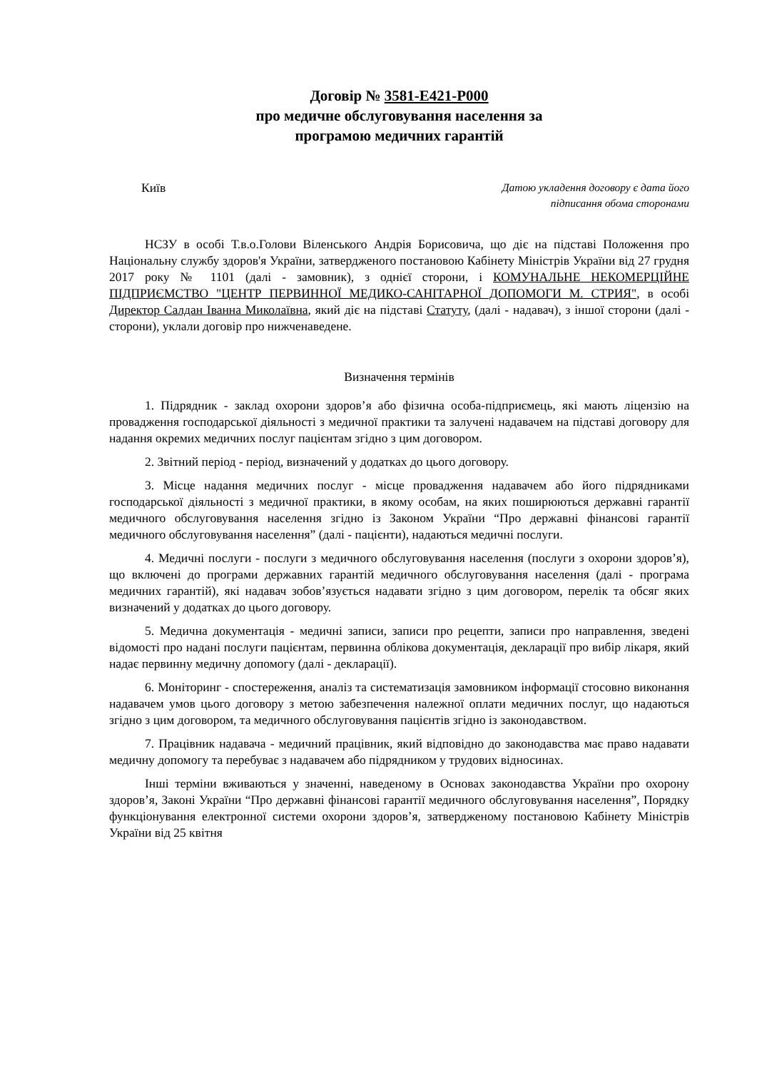Договір № 3581-E421-P000
про медичне обслуговування населення за
програмою медичних гарантій
Київ
Датою укладення договору є дата його
підписання обома сторонами
НСЗУ в особі Т.в.о.Голови Віленського Андрія Борисовича, що діє на підставі Положення про Національну службу здоров'я України, затвердженого постановою Кабінету Міністрів України від 27 грудня 2017 року № 1101 (далі - замовник), з однієї сторони, і КОМУНАЛЬНЕ НЕКОМЕРЦІЙНЕ ПІДПРИЄМСТВО "ЦЕНТР ПЕРВИННОЇ МЕДИКО-САНІТАРНОЇ ДОПОМОГИ М. СТРИЯ", в особі Директор Салдан Іванна Миколаївна, який діє на підставі Статуту, (далі - надавач), з іншої сторони (далі - сторони), уклали договір про нижченаведене.
Визначення термінів
1. Підрядник - заклад охорони здоров’я або фізична особа-підприємець, які мають ліцензію на провадження господарської діяльності з медичної практики та залучені надавачем на підставі договору для надання окремих медичних послуг пацієнтам згідно з цим договором.
2. Звітний період - період, визначений у додатках до цього договору.
3. Місце надання медичних послуг - місце провадження надавачем або його підрядниками господарської діяльності з медичної практики, в якому особам, на яких поширюються державні гарантії медичного обслуговування населення згідно із Законом України “Про державні фінансові гарантії медичного обслуговування населення” (далі - пацієнти), надаються медичні послуги.
4. Медичні послуги - послуги з медичного обслуговування населення (послуги з охорони здоров’я), що включені до програми державних гарантій медичного обслуговування населення (далі - програма медичних гарантій), які надавач зобов’язується надавати згідно з цим договором, перелік та обсяг яких визначений у додатках до цього договору.
5. Медична документація - медичні записи, записи про рецепти, записи про направлення, зведені відомості про надані послуги пацієнтам, первинна облікова документація, декларації про вибір лікаря, який надає первинну медичну допомогу (далі - декларації).
6. Моніторинг - спостереження, аналіз та систематизація замовником інформації стосовно виконання надавачем умов цього договору з метою забезпечення належної оплати медичних послуг, що надаються згідно з цим договором, та медичного обслуговування пацієнтів згідно із законодавством.
7. Працівник надавача - медичний працівник, який відповідно до законодавства має право надавати медичну допомогу та перебуває з надавачем або підрядником у трудових відносинах.
Інші терміни вживаються у значенні, наведеному в Основах законодавства України про охорону здоров’я, Законі України “Про державні фінансові гарантії медичного обслуговування населення”, Порядку функціонування електронної системи охорони здоров’я, затвердженому постановою Кабінету Міністрів України від 25 квітня